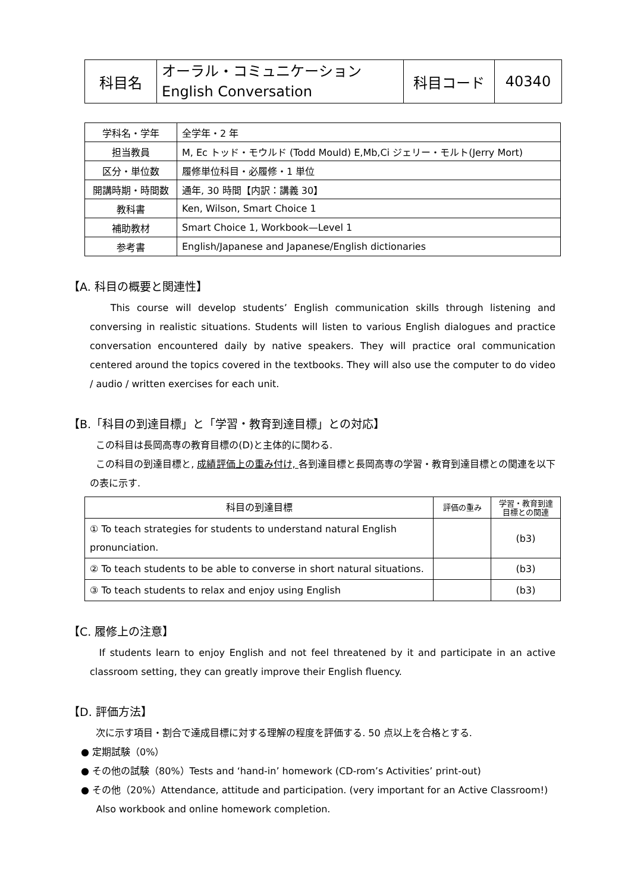| 科目名 | オーラル・コミュニケーション English Conversation | 科目コード | 40340 |
| 学科名・学年 | 全学年・2 年 |
| 担当教員 | M, Ec トッド・モウルド (Todd Mould) E,Mb,Ci ジェリー・モルト(Jerry Mort) |
| 区分・単位数 | 履修単位科目・必履修・1 単位 |
| 開講時期・時間数 | 通年, 30 時間【内訳：講義 30】 |
| 教科書 | Ken, Wilson, Smart Choice 1 |
| 補助教材 | Smart Choice 1, Workbook—Level 1 |
| 参考書 | English/Japanese and Japanese/English dictionaries |
【A. 科目の概要と関連性】
This course will develop students’ English communication skills through listening and conversing in realistic situations. Students will listen to various English dialogues and practice conversation encountered daily by native speakers. They will practice oral communication centered around the topics covered in the textbooks. They will also use the computer to do video / audio / written exercises for each unit.
【B.「科目の到達目標」と「学習・教育到達目標」との対応】
この科目は長岡高専の教育目標の(D)と主体的に関わる.
この科目の到達目標と, 成績評価上の重み付け, 各到達目標と長岡高専の学習・教育到達目標との関連を以下の表に示す.
| 科目の到達目標 | 評価の重み | 学習・教育到達 目標との関連 |
| --- | --- | --- |
| ① To teach strategies for students to understand natural English pronunciation. | | (b3) |
| ② To teach students to be able to converse in short natural situations. | | (b3) |
| ③ To teach students to relax and enjoy using English | | (b3) |
【C. 履修上の注意】
If students learn to enjoy English and not feel threatened by it and participate in an active classroom setting, they can greatly improve their English fluency.
【D. 評価方法】
次に示す項目・割合で達成目標に対する理解の程度を評価する. 50 点以上を合格とする.
● 定期試験（0%）
● その他の試験（80%）Tests and ‘hand-in’ homework (CD-rom’s Activities’ print-out)
● その他（20%）Attendance, attitude and participation. (very important for an Active Classroom!)
Also workbook and online homework completion.